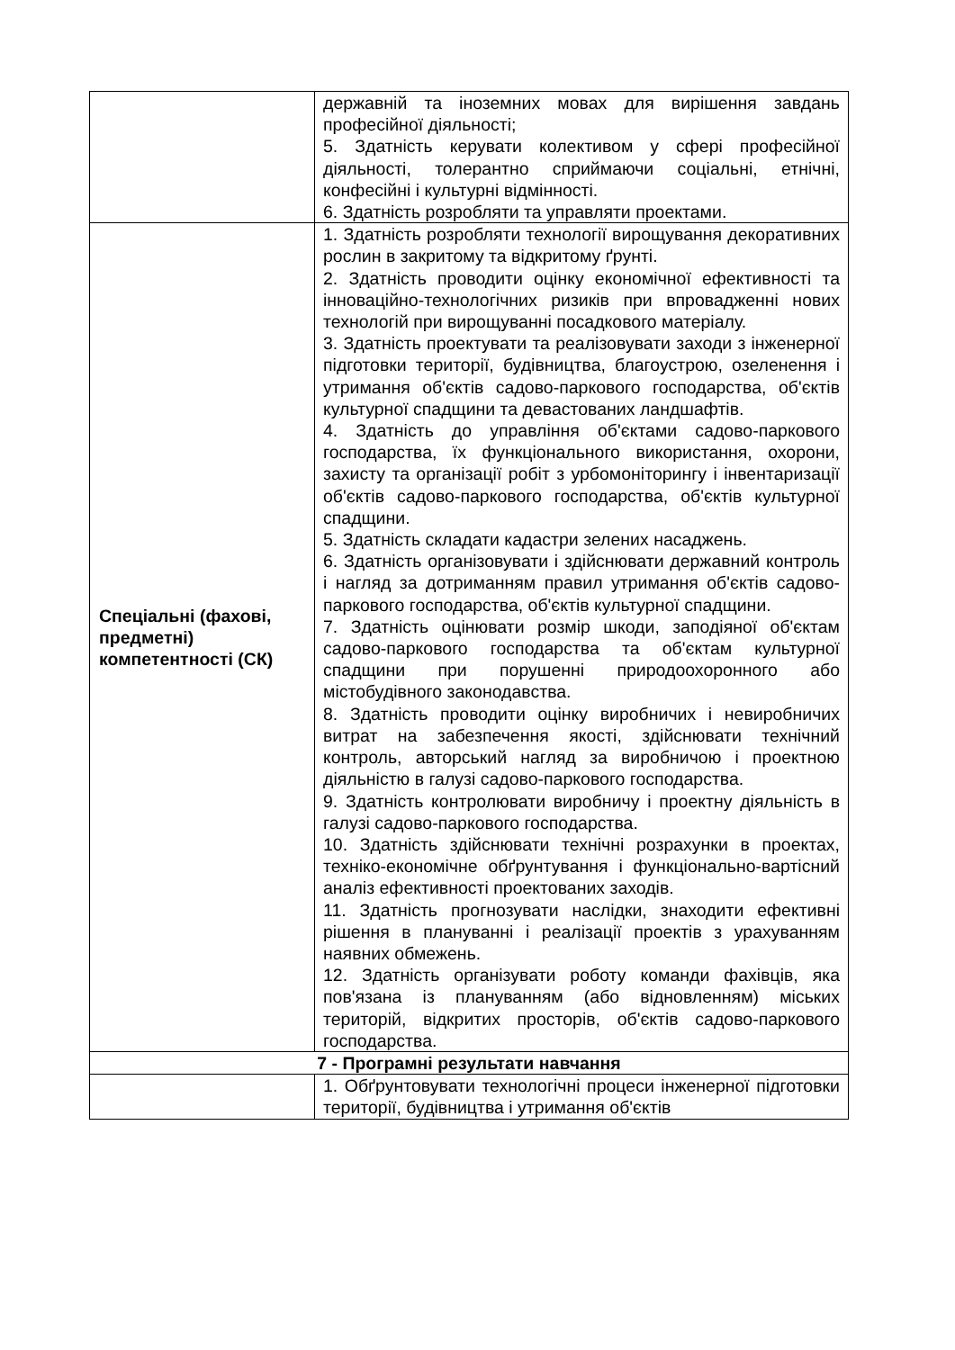| | державній та іноземних мовах для вирішення завдань професійної діяльності; 5. Здатність керувати колективом у сфері професійної діяльності, толерантно сприймаючи соціальні, етнічні, конфесійні і культурні відмінності. 6. Здатність розробляти та управляти проектами. |
| Спеціальні (фахові, предметні) компетентності (СК) | 1. Здатність розробляти технології вирощування декоративних рослин в закритому та відкритому ґрунті. 2. Здатність проводити оцінку економічної ефективності та інноваційно-технологічних ризиків при впровадженні нових технологій при вирощуванні посадкового матеріалу. 3. Здатність проектувати та реалізовувати заходи з інженерної підготовки території, будівництва, благоустрою, озеленення і утримання об'єктів садово-паркового господарства, об'єктів культурної спадщини та девастованих ландшафтів. 4. Здатність до управління об'єктами садово-паркового господарства, їх функціонального використання, охорони, захисту та організації робіт з урбомоніторингу і інвентаризації об'єктів садово-паркового господарства, об'єктів культурної спадщини. 5. Здатність складати кадастри зелених насаджень. 6. Здатність організовувати і здійснювати державний контроль і нагляд за дотриманням правил утримання об'єктів садово-паркового господарства, об'єктів культурної спадщини. 7. Здатність оцінювати розмір шкоди, заподіяної об'єктам садово-паркового господарства та об'єктам культурної спадщини при порушенні природоохоронного або містобудівного законодавства. 8. Здатність проводити оцінку виробничих і невиробничих витрат на забезпечення якості, здійснювати технічний контроль, авторський нагляд за виробничою і проектною діяльністю в галузі садово-паркового господарства. 9. Здатність контролювати виробничу і проектну діяльність в галузі садово-паркового господарства. 10. Здатність здійснювати технічні розрахунки в проектах, техніко-економічне обґрунтування і функціонально-вартісний аналіз ефективності проектованих заходів. 11. Здатність прогнозувати наслідки, знаходити ефективні рішення в плануванні і реалізації проектів з урахуванням наявних обмежень. 12. Здатність організувати роботу команди фахівців, яка пов'язана із плануванням (або відновленням) міських територій, відкритих просторів, об'єктів садово-паркового господарства. |
| 7 - Програмні результати навчання | |
| | 1. Обґрунтовувати технологічні процеси інженерної підготовки території, будівництва і утримання об'єктів |